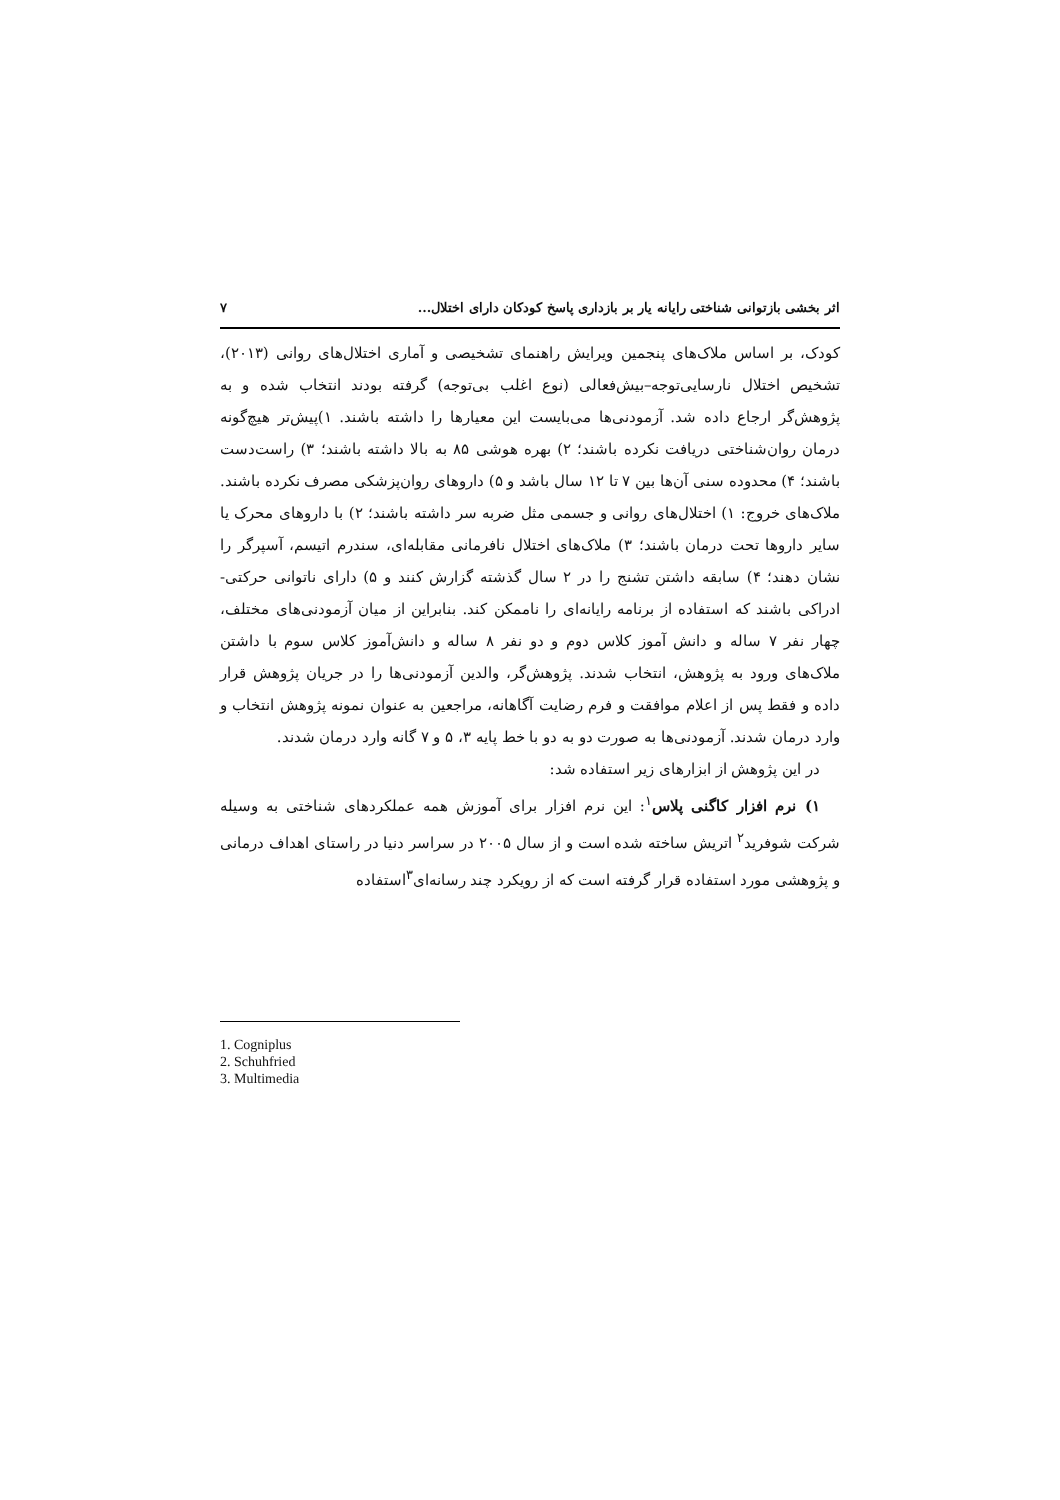اثر بخشی بازتوانی شناختی رایانه یار بر بازداری پاسخ کودکان دارای اختلال... ۷
کودک، بر اساس ملاک‌های پنجمین ویرایش راهنمای تشخیصی و آماری اختلال‌های روانی (۲۰۱۳)، تشخیص اختلال نارسایی‌توجه–بیش‌فعالی (نوع اغلب بی‌توجه) گرفته بودند انتخاب شده و به پژوهش‌گر ارجاع داده شد. آزمودنی‌ها می‌بایست این معیارها را داشته باشند. ۱)پیش‌تر هیچ‌گونه درمان روان‌شناختی دریافت نکرده باشند؛ ۲) بهره هوشی ۸۵ به بالا داشته باشند؛ ۳) راست‌دست باشند؛ ۴) محدوده سنی آن‌ها بین ۷ تا ۱۲ سال باشد و ۵) داروهای روان‌پزشکی مصرف نکرده باشند. ملاک‌های خروج: ۱) اختلال‌های روانی و جسمی مثل ضربه سر داشته باشند؛ ۲) با داروهای محرک یا سایر داروها تحت درمان باشند؛ ۳) ملاک‌های اختلال نافرمانی مقابله‌ای، سندرم اتیسم، آسپرگر را نشان دهند؛ ۴) سابقه داشتن تشنج را در ۲ سال گذشته گزارش کنند و ۵) دارای ناتوانی حرکتی- ادراکی باشند که استفاده از برنامه رایانه‌ای را ناممکن کند. بنابراین از میان آزمودنی‌های مختلف، چهار نفر ۷ ساله و دانش آموز کلاس دوم و دو نفر ۸ ساله و دانش‌آموز کلاس سوم با داشتن ملاک‌های ورود به پژوهش، انتخاب شدند. پژوهش‌گر، والدین آزمودنی‌ها را در جریان پژوهش قرار داده و فقط پس از اعلام موافقت و فرم رضایت آگاهانه، مراجعین به عنوان نمونه پژوهش انتخاب و وارد درمان شدند. آزمودنی‌ها به صورت دو به دو با خط پایه ۳، ۵ و ۷ گانه وارد درمان شدند.
در این پژوهش از ابزارهای زیر استفاده شد:
۱) نرم افزار کاگنی پلاس<sup>۱</sup>: این نرم افزار برای آموزش همه عملکردهای شناختی به وسیله شرکت شوفرید<sup>۲</sup> اتریش ساخته شده است و از سال ۲۰۰۵ در سراسر دنیا در راستای اهداف درمانی و پژوهشی مورد استفاده قرار گرفته است که از رویکرد چند رسانه‌ای<sup>۳</sup>استفاده
1. Cogniplus
2. Schuhfried
3. Multimedia